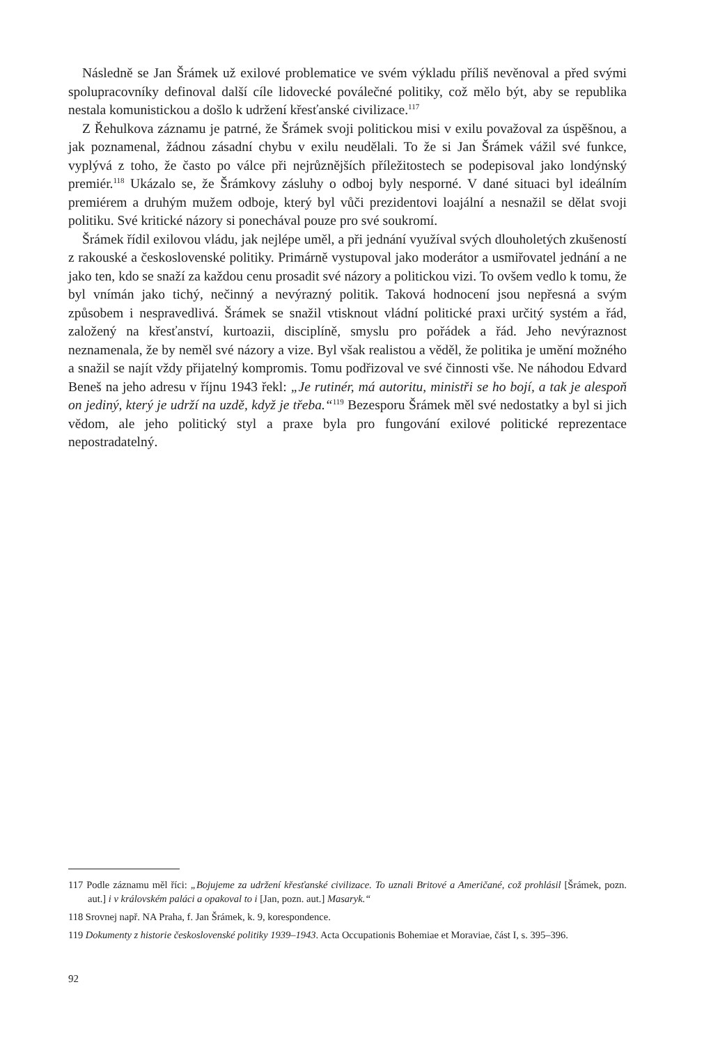Následně se Jan Šrámek už exilové problematice ve svém výkladu příliš nevěnoval a před svými spolupracovníky definoval další cíle lidovecké poválečné politiky, což mělo být, aby se republika nestala komunistickou a došlo k udržení křesťanské civilizace.<sup>117</sup>
Z Řehulkova záznamu je patrné, že Šrámek svoji politickou misi v exilu považoval za úspěšnou, a jak poznamenal, žádnou zásadní chybu v exilu neudělali. To že si Jan Šrámek vážil své funkce, vyplývá z toho, že často po válce při nejrůznějších příležitostech se podepisoval jako londýnský premiér.<sup>118</sup> Ukázalo se, že Šrámkovy zásluhy o odboj byly nesporné. V dané situaci byl ideálním premiérem a druhým mužem odboje, který byl vůči prezidentovi loajální a nesnažil se dělat svoji politiku. Své kritické názory si ponechával pouze pro své soukromí.
Šrámek řídil exilovou vládu, jak nejlépe uměl, a při jednání využíval svých dlouholetých zkušeností z rakouské a československé politiky. Primárně vystupoval jako moderátor a usmiřovatel jednání a ne jako ten, kdo se snaží za každou cenu prosadit své názory a politickou vizi. To ovšem vedlo k tomu, že byl vnímán jako tichý, nečinný a nevýrazný politik. Taková hodnocení jsou nepřesná a svým způsobem i nespravedlivá. Šrámek se snažil vtisknout vládní politické praxi určitý systém a řád, založený na křesťanství, kurtoazii, disciplíně, smyslu pro pořádek a řád. Jeho nevýraznost neznamenala, že by neměl své názory a vize. Byl však realistou a věděl, že politika je umění možného a snažil se najít vždy přijatelný kompromis. Tomu podřizoval ve své činnosti vše. Ne náhodou Edvard Beneš na jeho adresu v říjnu 1943 řekl: „Je rutinér, má autoritu, ministři se ho bojí, a tak je alespoň on jediný, který je udrží na uzdě, když je třeba.“<sup>119</sup> Bezesporu Šrámek měl své nedostatky a byl si jich vědom, ale jeho politický styl a praxe byla pro fungování exilové politické reprezentace nepostradatelný.
117 Podle záznamu měl říci: „Bojujeme za udržení křesťanské civilizace. To uznali Britové a Američané, což prohlásil [Šrámek, pozn. aut.] i v královském paláci a opakoval to i [Jan, pozn. aut.] Masaryk.“
118 Srovnej např. NA Praha, f. Jan Šrámek, k. 9, korespondence.
119 Dokumenty z historie československé politiky 1939–1943. Acta Occupationis Bohemiae et Moraviae, část I, s. 395–396.
92